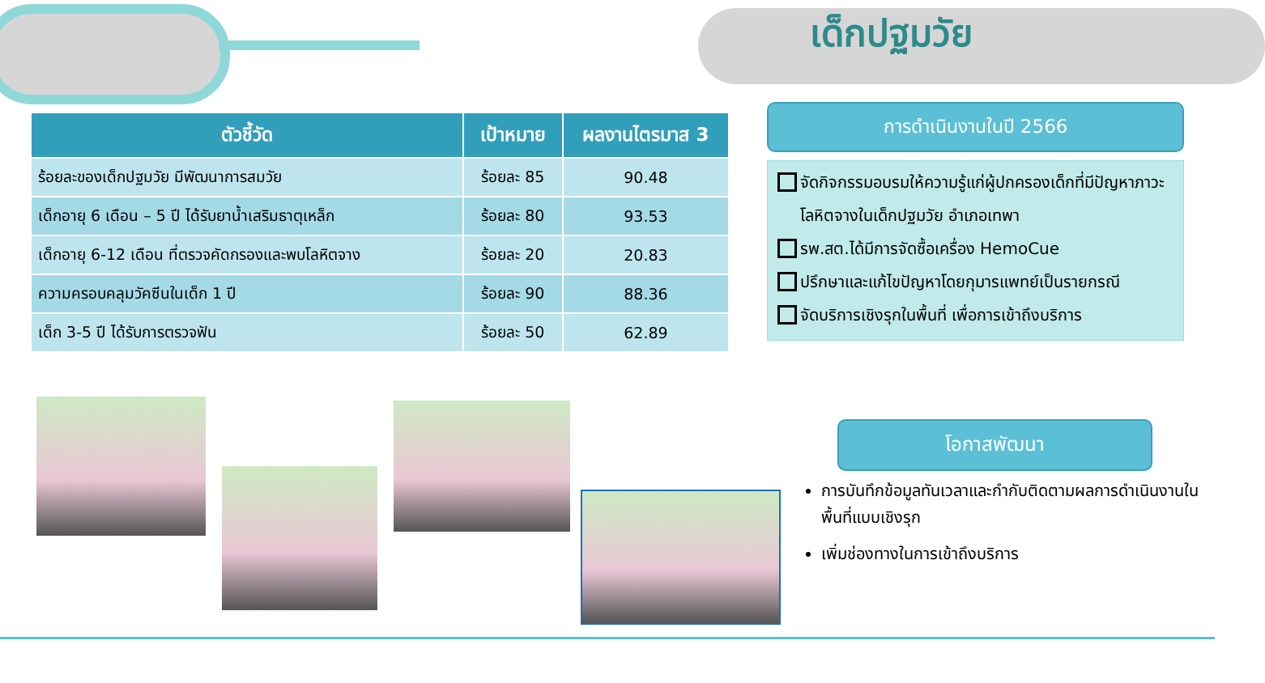เด็กปฐมวัย
| ตัวชี้วัด | เป้าหมาย | ผลงานไตรมาส 3 |
| --- | --- | --- |
| ร้อยละของเด็กปฐมวัย มีพัฒนาการสมวัย | ร้อยละ 85 | 90.48 |
| เด็กอายุ 6 เดือน – 5 ปี ได้รับยาน้ำเสริมธาตุเหล็ก | ร้อยละ 80 | 93.53 |
| เด็กอายุ 6-12 เดือน ที่ตรวจคัดกรองและพบโลหิตจาง | ร้อยละ 20 | 20.83 |
| ความครอบคลุมวัคซีนในเด็ก 1 ปี | ร้อยละ 90 | 88.36 |
| เด็ก 3-5 ปี ได้รับการตรวจฟัน | ร้อยละ 50 | 62.89 |
การดำเนินงานในปี 2566
จัดกิจกรรมอบรมให้ความรู้แก่ผู้ปกครองเด็กที่มีปัญหาภาวะโลหิตจางในเด็กปฐมวัย อำเภอเทพา
รพ.สต.ได้มีการจัดซื้อเครื่อง HemoCue
ปรึกษาและแก้ไขปัญหาโดยกุมารแพทย์เป็นรายกรณี
จัดบริการเชิงรุกในพื้นที่ เพื่อการเข้าถึงบริการ
โอกาสพัฒนา
การบันทึกข้อมูลทันเวลาและกำกับติดตามผลการดำเนินงานในพื้นที่แบบเชิงรุก
เพิ่มช่องทางในการเข้าถึงบริการ